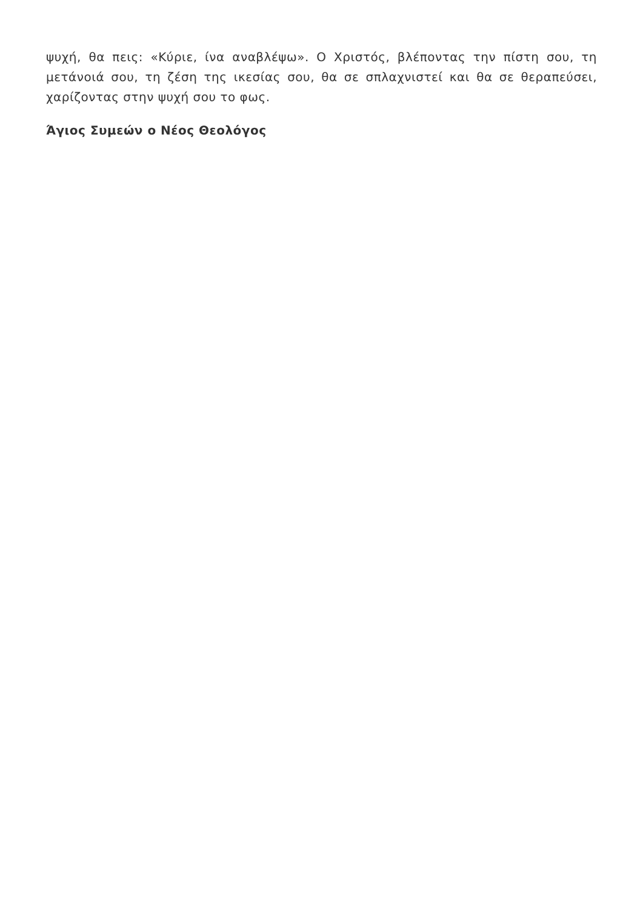ψυχή, θα πεις: «Κύριε, ίνα αναβλέψω». Ο Χριστός, βλέποντας την πίστη σου, τη μετάνοιά σου, τη ζέση της ικεσίας σου, θα σε σπλαχνιστεί και θα σε θεραπεύσει, χαρίζοντας στην ψυχή σου το φως.
Άγιος Συμεών ο Νέος Θεολόγος